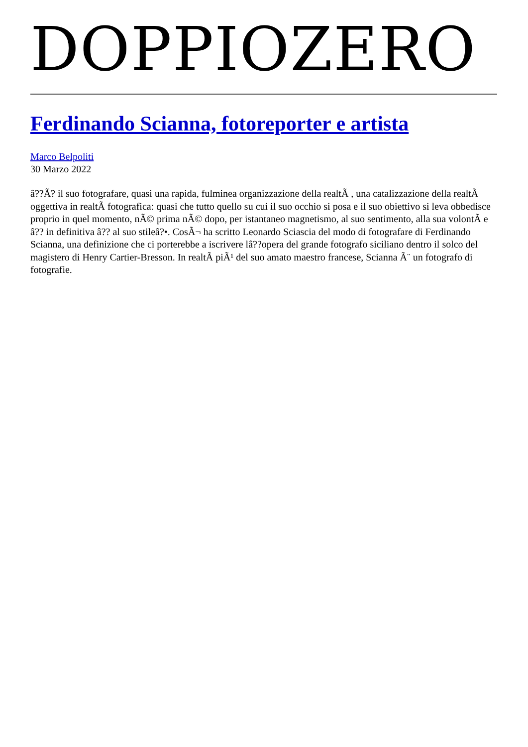DOPPIOZERO
Ferdinando Scianna, fotoreporter e artista
Marco Belpoliti
30 Marzo 2022
â??Ã? il suo fotografare, quasi una rapida, fulminea organizzazione della realtÃ , una catalizzazione della realtÃ oggettiva in realtÃ fotografica: quasi che tutto quello su cui il suo occhio si posa e il suo obiettivo si leva obbedisce proprio in quel momento, nÃ© prima nÃ© dopo, per istantaneo magnetismo, al suo sentimento, alla sua volontÃ e â?? in definitiva â?? al suo stileâ?•. CosÃ¬ ha scritto Leonardo Sciascia del modo di fotografare di Ferdinando Scianna, una definizione che ci porterebbe a iscrivere lâ??opera del grande fotografo siciliano dentro il solco del magistero di Henry Cartier-Bresson. In realtÃ piÃ¹ del suo amato maestro francese, Scianna Ã¨ un fotografo di fotografie.